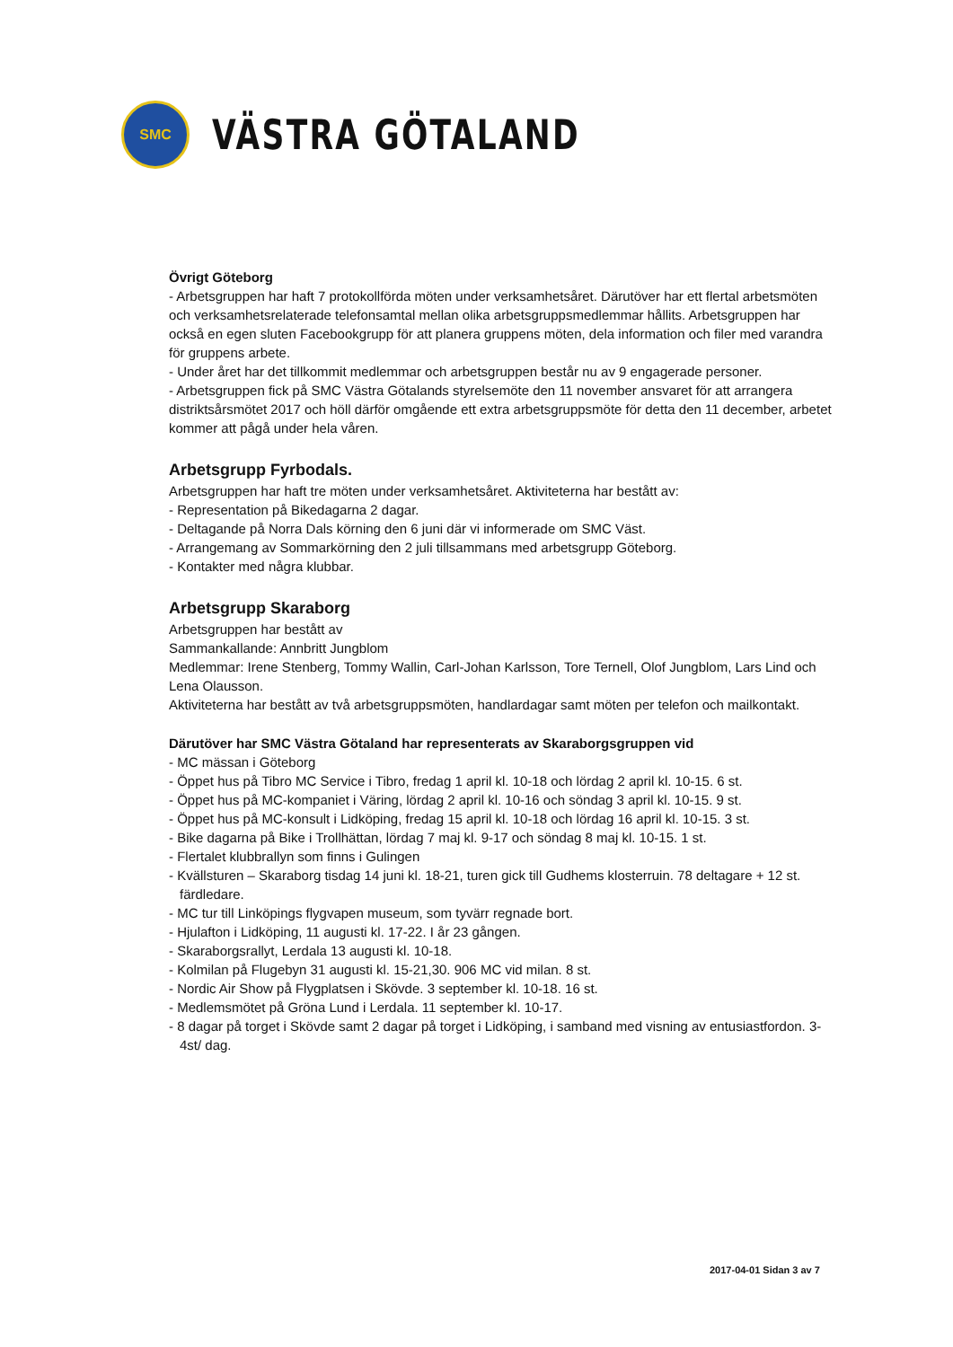SMC
VÄSTRA GÖTALAND
Övrigt Göteborg
- Arbetsgruppen har haft 7 protokollförda möten under verksamhetsåret. Därutöver har ett flertal arbetsmöten och verksamhetsrelaterade telefonsamtal mellan olika arbetsgruppsmedlemmar hållits. Arbetsgruppen har också en egen sluten Facebookgrupp för att planera gruppens möten, dela information och filer med varandra för gruppens arbete.
- Under året har det tillkommit medlemmar och arbetsgruppen består nu av 9 engagerade personer.
- Arbetsgruppen fick på SMC Västra Götalands styrelsemöte den 11 november ansvaret för att arrangera distriktsårsmötet 2017 och höll därför omgående ett extra arbetsgruppsmöte för detta den 11 december, arbetet kommer att pågå under hela våren.
Arbetsgrupp Fyrbodals.
Arbetsgruppen har haft tre möten under verksamhetsåret. Aktiviteterna har bestått av:
- Representation på Bikedagarna 2 dagar.
- Deltagande på Norra Dals körning den 6 juni där vi informerade om SMC Väst.
- Arrangemang av Sommarkörning den 2 juli tillsammans med arbetsgrupp Göteborg.
- Kontakter med några klubbar.
Arbetsgrupp Skaraborg
Arbetsgruppen har bestått av
Sammankallande: Annbritt Jungblom
Medlemmar: Irene Stenberg, Tommy Wallin, Carl-Johan Karlsson, Tore Ternell, Olof Jungblom, Lars Lind och Lena Olausson.
Aktiviteterna har bestått av två arbetsgruppsmöten, handlardagar samt möten per telefon och mailkontakt.
Därutöver har SMC Västra Götaland har representerats av Skaraborgsgruppen vid
- MC mässan i Göteborg
- Öppet hus på Tibro MC Service i Tibro, fredag 1 april kl. 10-18 och lördag 2 april kl. 10-15. 6 st.
- Öppet hus på MC-kompaniet i Väring, lördag 2 april kl. 10-16 och söndag 3 april kl. 10-15. 9 st.
- Öppet hus på MC-konsult i Lidköping, fredag 15 april kl. 10-18 och lördag 16 april kl. 10-15. 3 st.
- Bike dagarna på Bike i Trollhättan, lördag 7 maj kl. 9-17 och söndag 8 maj kl. 10-15. 1 st.
- Flertalet klubbrallyn som finns i Gulingen
- Kvällsturen – Skaraborg tisdag 14 juni kl. 18-21, turen gick till Gudhems klosterruin. 78 deltagare + 12 st. färdledare.
- MC tur till Linköpings flygvapen museum, som tyvärr regnade bort.
- Hjulafton i Lidköping, 11 augusti kl. 17-22. I år 23 gången.
- Skaraborgsrallyt, Lerdala 13 augusti kl. 10-18.
- Kolmilan på Flugebyn 31 augusti kl. 15-21,30. 906 MC vid milan. 8 st.
- Nordic Air Show på Flygplatsen i Skövde. 3 september kl. 10-18. 16 st.
- Medlemsmötet på Gröna Lund i Lerdala. 11 september kl. 10-17.
- 8 dagar på torget i Skövde samt 2 dagar på torget i Lidköping, i samband med visning av entusiastfordon. 3-4st/ dag.
2017-04-01 Sidan 3 av 7